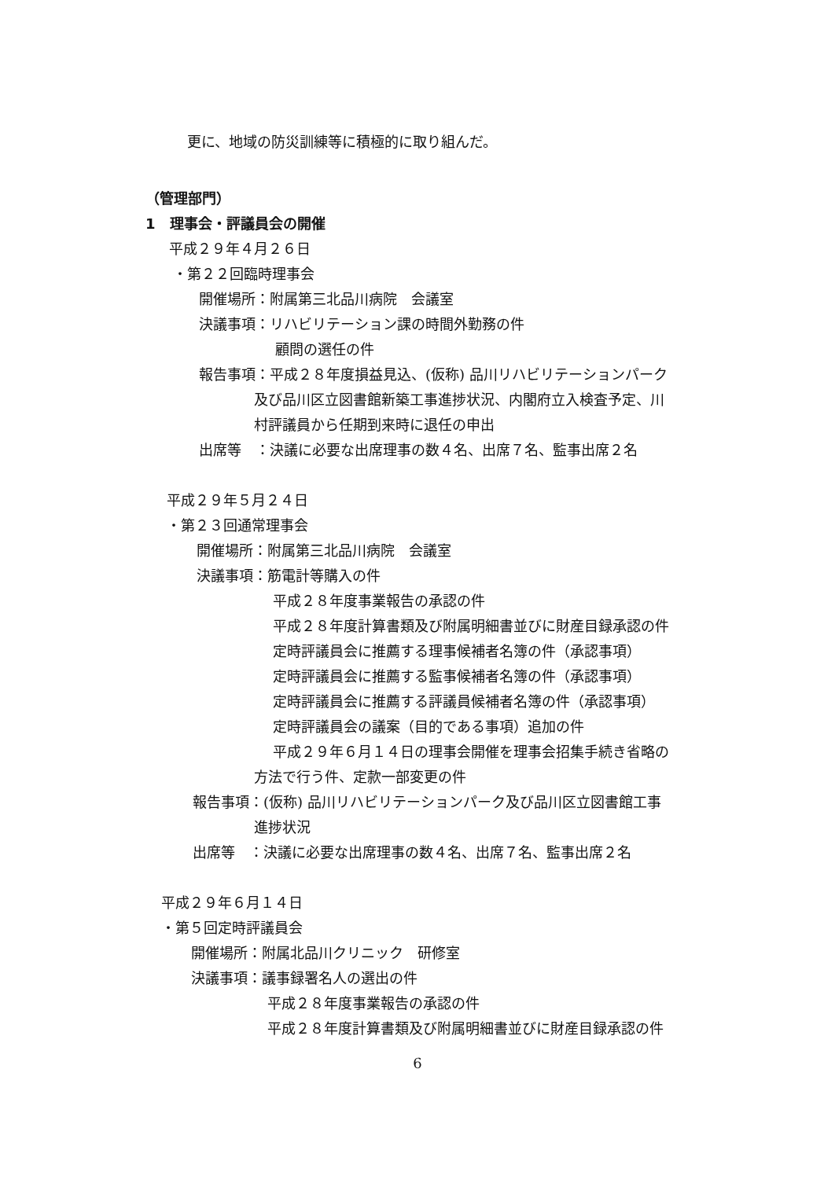更に、地域の防災訓練等に積極的に取り組んだ。
（管理部門）
1　理事会・評議員会の開催
平成２９年４月２６日
・第２２回臨時理事会
開催場所：附属第三北品川病院　会議室
決議事項：リハビリテーション課の時間外勤務の件
顧問の選任の件
報告事項：平成２８年度損益見込、(仮称) 品川リハビリテーションパーク
及び品川区立図書館新築工事進捗状況、内閣府立入検査予定、川
村評議員から任期到来時に退任の申出
出席等　：決議に必要な出席理事の数４名、出席７名、監事出席２名
平成２９年５月２４日
・第２３回通常理事会
開催場所：附属第三北品川病院　会議室
決議事項：筋電計等購入の件
平成２８年度事業報告の承認の件
平成２８年度計算書類及び附属明細書並びに財産目録承認の件
定時評議員会に推薦する理事候補者名簿の件（承認事項）
定時評議員会に推薦する監事候補者名簿の件（承認事項）
定時評議員会に推薦する評議員候補者名簿の件（承認事項）
定時評議員会の議案（目的である事項）追加の件
平成２９年６月１４日の理事会開催を理事会招集手続き省略の
方法で行う件、定款一部変更の件
報告事項：(仮称) 品川リハビリテーションパーク及び品川区立図書館工事
進捗状況
出席等　：決議に必要な出席理事の数４名、出席７名、監事出席２名
平成２９年６月１４日
・第５回定時評議員会
開催場所：附属北品川クリニック　研修室
決議事項：議事録署名人の選出の件
平成２８年度事業報告の承認の件
平成２８年度計算書類及び附属明細書並びに財産目録承認の件
6